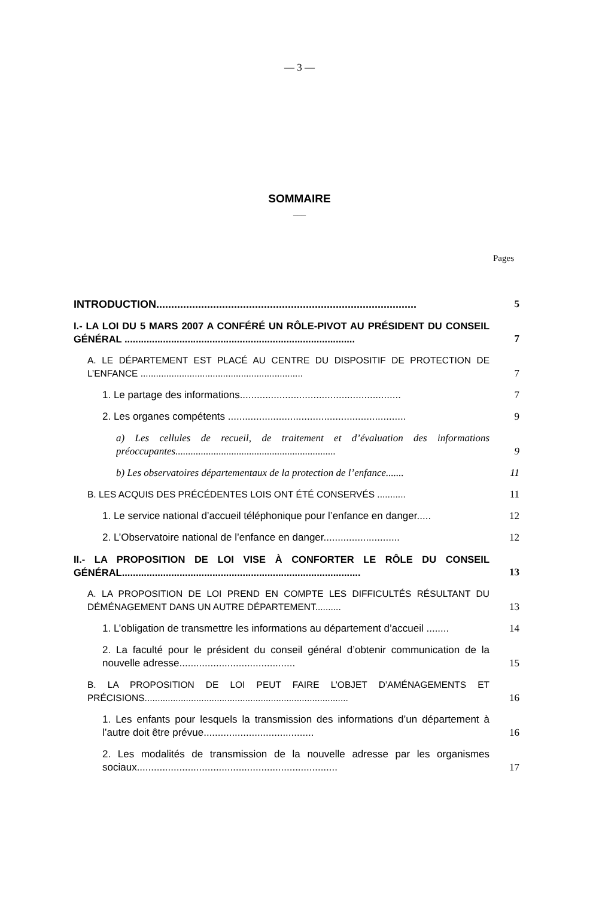— 3 —
SOMMAIRE
___
Pages
INTRODUCTION.......................................................................................
5
I.- LA LOI DU 5 MARS 2007 A CONFÉRÉ UN RÔLE-PIVOT AU PRÉSIDENT DU CONSEIL GÉNÉRAL ....................................................................................
7
A. LE DÉPARTEMENT EST PLACÉ AU CENTRE DU DISPOSITIF DE PROTECTION DE L’ENFANCE ...............................................................
7
1. Le partage des informations.........................................................
7
2. Les organes compétents ...............................................................
9
a) Les cellules de recueil, de traitement et d’évaluation des informations préoccupantes...............................................................
9
b) Les observatoires départementaux de la protection de l’enfance.......
11
B. LES ACQUIS DES PRÉCÉDENTES LOIS ONT ÉTÉ CONSERVÉS ...........
11
1. Le service national d’accueil téléphonique pour l’enfance en danger.....
12
2. L’Observatoire national de l’enfance en danger...........................
12
II.- LA PROPOSITION DE LOI VISE À CONFORTER LE RÔLE DU CONSEIL GÉNÉRAL.......................................................................................
13
A. LA PROPOSITION DE LOI PREND EN COMPTE LES DIFFICULTÉS RÉSULTANT DU DÉMÉNAGEMENT DANS UN AUTRE DÉPARTEMENT..........
13
1. L’obligation de transmettre les informations au département d’accueil ........
14
2. La faculté pour le président du conseil général d’obtenir communication de la nouvelle adresse.........................................
15
B. LA PROPOSITION DE LOI PEUT FAIRE L’OBJET D’AMÉNAGEMENTS ET PRÉCISIONS...............................................................................
16
1. Les enfants pour lesquels la transmission des informations d’un département à l’autre doit être prévue.......................................
16
2. Les modalités de transmission de la nouvelle adresse par les organismes sociaux.......................................................................
17